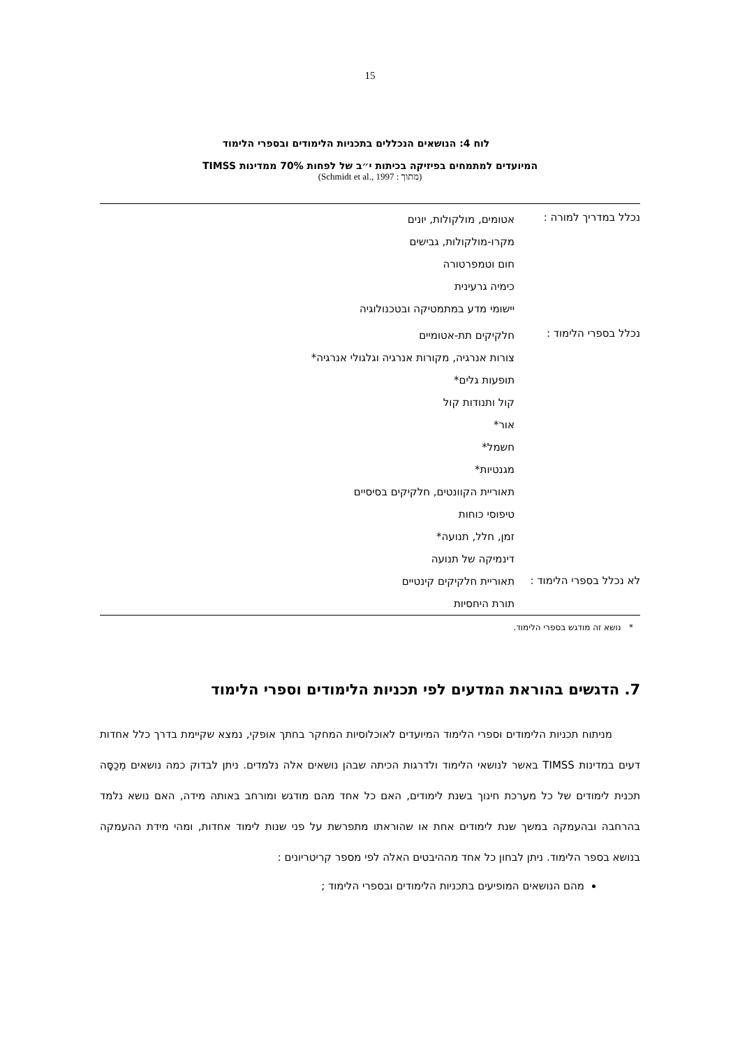15
לוח 4: הנושאים הנכללים בתכניות הלימודים ובספרי הלימוד
המיועדים למתמחים בפיזיקה בכיתות י״ב של לפחות 70% ממדינות TIMSS
(מתוך : Schmidt et al., 1997)
| נכלל במדריך למורה : | אטומים, מולקולות, יונים מקרו-מולקולות, גבישים חום וטמפרטורה כימיה גרעינית יישומי מדע במתמטיקה ובטכנולוגיה |
| נכלל בספרי הלימוד : | חלקיקים תת-אטומיים צורות אנרגיה, מקורות אנרגיה וגלגולי אנרגיה* תופעות גלים* קול ותנודות קול אור* חשמל* מגנטיות* תאוריית הקוונטים, חלקיקים בסיסיים טיפוסי כוחות זמן, חלל, תנועה* דינמיקה של תנועה |
| לא נכלל בספרי הלימוד : | תאוריית חלקיקים קינטיים תורת היחסיות |
* נושא זה מודגש בספרי הלימוד.
7. הדגשים בהוראת המדעים לפי תכניות הלימודים וספרי הלימוד
מניתוח תכניות הלימודים וספרי הלימוד המיועדים לאוכלוסיות המחקר בחתך אופקי, נמצא שקיימת בדרך כלל אחדות דעים במדינות TIMSS באשר לנושאי הלימוד ולדרגות הכיתה שבהן נושאים אלה נלמדים. ניתן לבדוק כמה נושאים מְכַסָּה תכנית לימודים של כל מערכת חינוך בשנת לימודים, האם כל אחד מהם מודגש ומורחב באותה מידה, האם נושא נלמד בהרחבה ובהעמקה במשך שנת לימודים אחת או שהוראתו מתפרשת על פני שנות לימוד אחדות, ומהי מידת ההעמקה בנושא בספר הלימוד. ניתן לבחון כל אחד מההיבטים האלה לפי מספר קריטריונים :
מהם הנושאים המופיעים בתכניות הלימודים ובספרי הלימוד ;